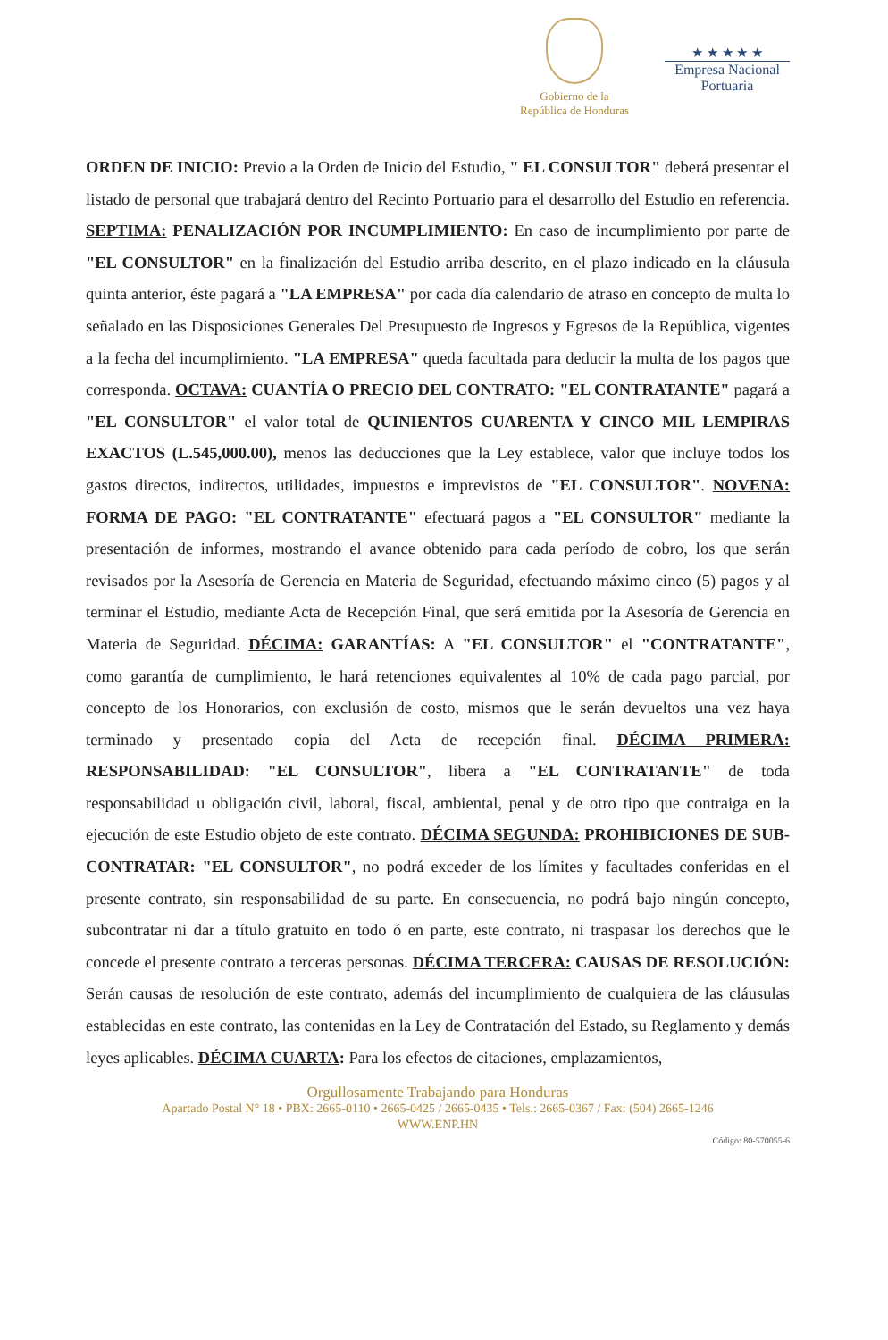Gobierno de la
República de Honduras
★ ★ ★ ★ ★
Empresa Nacional
Portuaria
ORDEN DE INICIO: Previo a la Orden de Inicio del Estudio, " EL CONSULTOR" deberá presentar el listado de personal que trabajará dentro del Recinto Portuario para el desarrollo del Estudio en referencia. SEPTIMA: PENALIZACIÓN POR INCUMPLIMIENTO: En caso de incumplimiento por parte de "EL CONSULTOR" en la finalización del Estudio arriba descrito, en el plazo indicado en la cláusula quinta anterior, éste pagará a "LA EMPRESA" por cada día calendario de atraso en concepto de multa lo señalado en las Disposiciones Generales Del Presupuesto de Ingresos y Egresos de la República, vigentes a la fecha del incumplimiento. "LA EMPRESA" queda facultada para deducir la multa de los pagos que corresponda. OCTAVA: CUANTÍA O PRECIO DEL CONTRATO: "EL CONTRATANTE" pagará a "EL CONSULTOR" el valor total de QUINIENTOS CUARENTA Y CINCO MIL LEMPIRAS EXACTOS (L.545,000.00), menos las deducciones que la Ley establece, valor que incluye todos los gastos directos, indirectos, utilidades, impuestos e imprevistos de "EL CONSULTOR". NOVENA: FORMA DE PAGO: "EL CONTRATANTE" efectuará pagos a "EL CONSULTOR" mediante la presentación de informes, mostrando el avance obtenido para cada período de cobro, los que serán revisados por la Asesoría de Gerencia en Materia de Seguridad, efectuando máximo cinco (5) pagos y al terminar el Estudio, mediante Acta de Recepción Final, que será emitida por la Asesoría de Gerencia en Materia de Seguridad. DÉCIMA: GARANTÍAS: A "EL CONSULTOR" el "CONTRATANTE", como garantía de cumplimiento, le hará retenciones equivalentes al 10% de cada pago parcial, por concepto de los Honorarios, con exclusión de costo, mismos que le serán devueltos una vez haya terminado y presentado copia del Acta de recepción final. DÉCIMA PRIMERA: RESPONSABILIDAD: "EL CONSULTOR", libera a "EL CONTRATANTE" de toda responsabilidad u obligación civil, laboral, fiscal, ambiental, penal y de otro tipo que contraiga en la ejecución de este Estudio objeto de este contrato. DÉCIMA SEGUNDA: PROHIBICIONES DE SUB-CONTRATAR: "EL CONSULTOR", no podrá exceder de los límites y facultades conferidas en el presente contrato, sin responsabilidad de su parte. En consecuencia, no podrá bajo ningún concepto, subcontratar ni dar a título gratuito en todo ó en parte, este contrato, ni traspasar los derechos que le concede el presente contrato a terceras personas. DÉCIMA TERCERA: CAUSAS DE RESOLUCIÓN: Serán causas de resolución de este contrato, además del incumplimiento de cualquiera de las cláusulas establecidas en este contrato, las contenidas en la Ley de Contratación del Estado, su Reglamento y demás leyes aplicables. DÉCIMA CUARTA: Para los efectos de citaciones, emplazamientos,
Orgullosamente Trabajando para Honduras
Apartado Postal N° 18 • PBX: 2665-0110 • 2665-0425 / 2665-0435 • Tels.: 2665-0367 / Fax: (504) 2665-1246
WWW.ENP.HN
Código: 80-570055-6